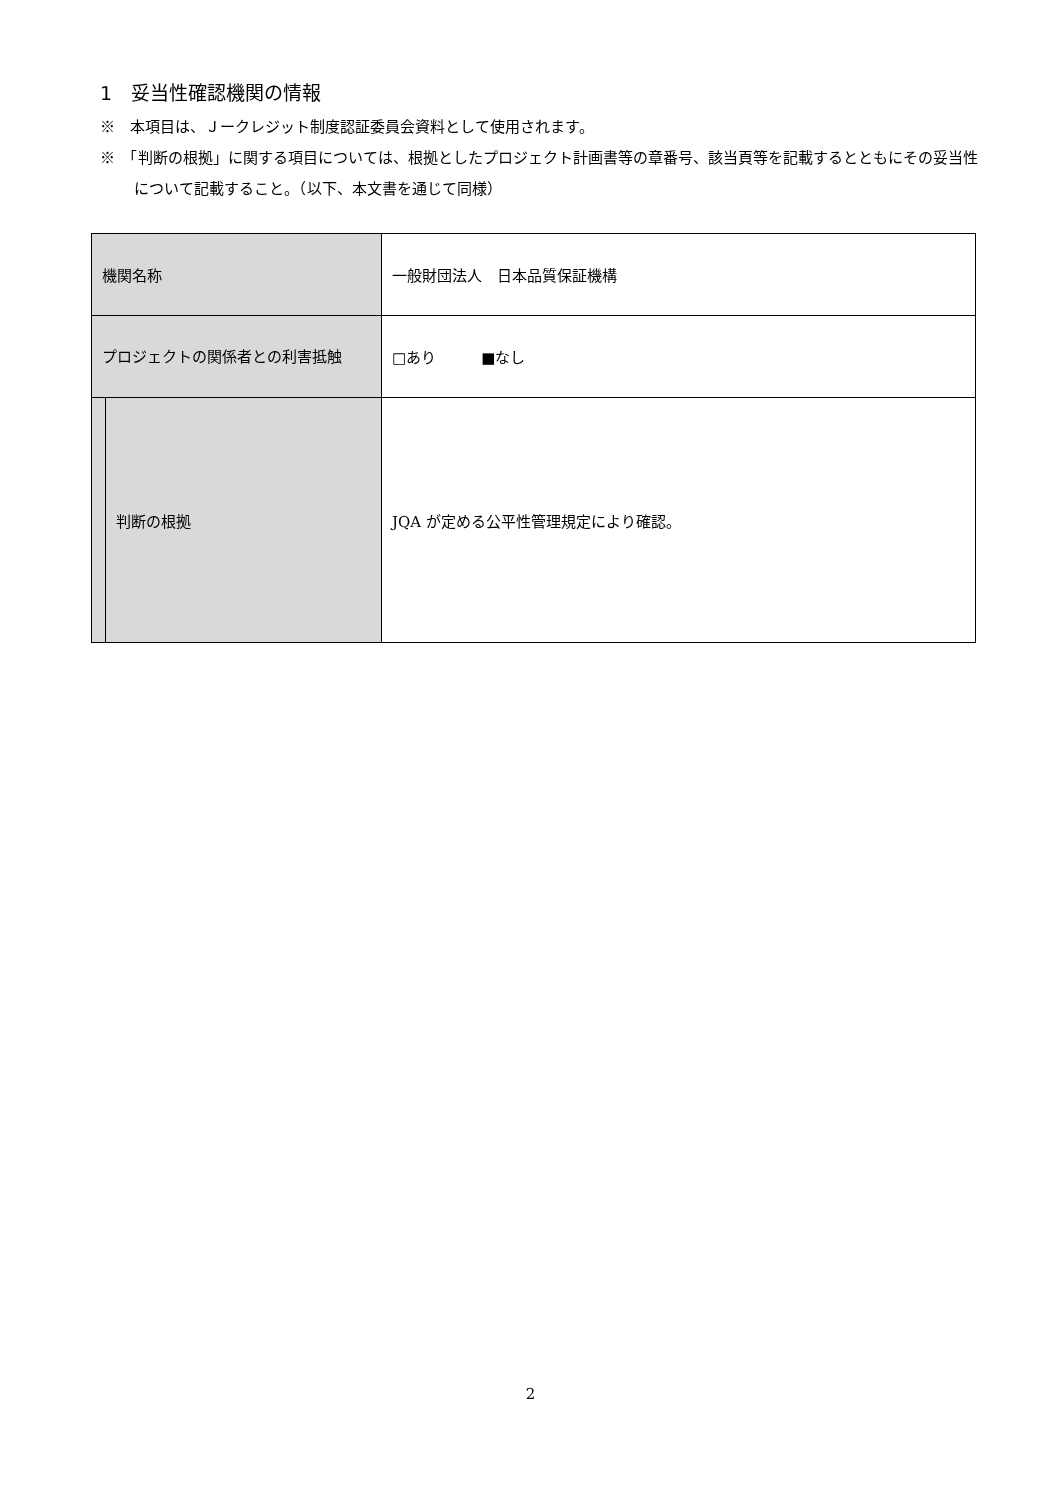1　妥当性確認機関の情報
※　本項目は、Ｊークレジット制度認証委員会資料として使用されます。
※　「判断の根拠」に関する項目については、根拠としたプロジェクト計画書等の章番号、該当頁等を記載するとともにその妥当性について記載すること。（以下、本文書を通じて同様）
| 機関名称 | | 一般財団法人 日本品質保証機構 |
| プロジェクトの関係者との利害抵触 | | □あり ■なし |
| | 判断の根拠 | JQA が定める公平性管理規定により確認。 |
2